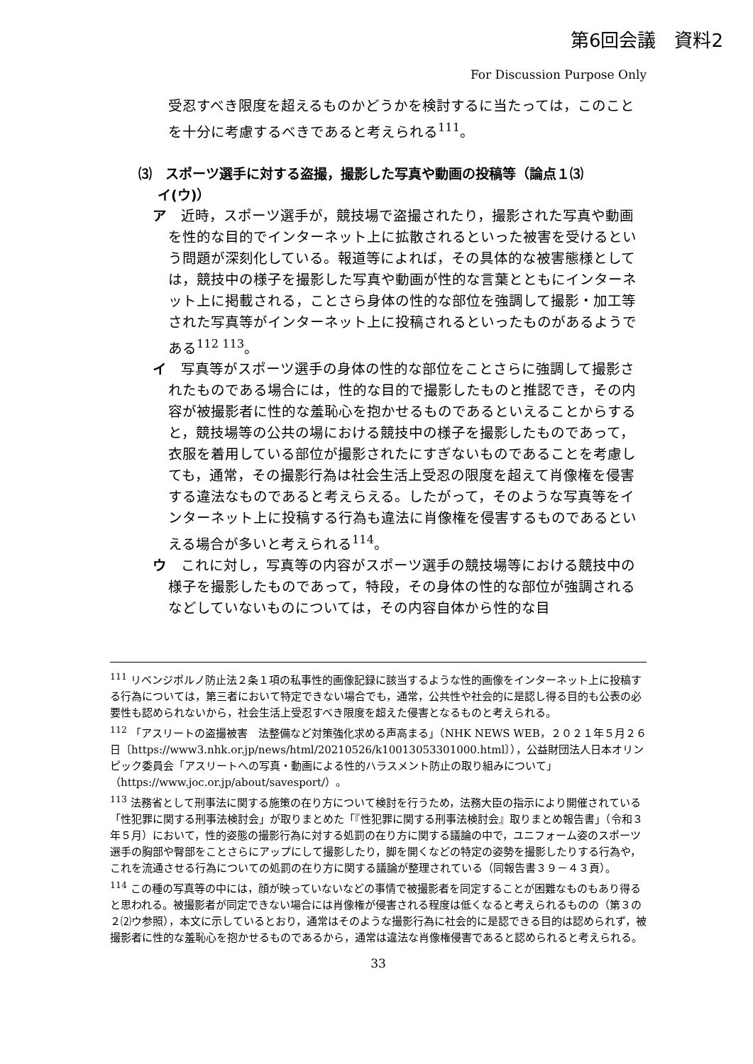第6回会議　資料2
For Discussion Purpose Only
受忍すべき限度を超えるものかどうかを検討するに当たっては，このことを十分に考慮するべきであると考えられる<sup>111</sup>。
⑶　スポーツ選手に対する盗撮，撮影した写真や動画の投稿等（論点１⑶
イ(ウ)）
ア　近時，スポーツ選手が，競技場で盗撮されたり，撮影された写真や動画を性的な目的でインターネット上に拡散されるといった被害を受けるという問題が深刻化している。報道等によれば，その具体的な被害態様としては，競技中の様子を撮影した写真や動画が性的な言葉とともにインターネット上に掲載される，ことさら身体の性的な部位を強調して撮影・加工等された写真等がインターネット上に投稿されるといったものがあるようである<sup>112 113</sup>。
イ　写真等がスポーツ選手の身体の性的な部位をことさらに強調して撮影されたものである場合には，性的な目的で撮影したものと推認でき，その内容が被撮影者に性的な羞恥心を抱かせるものであるといえることからすると，競技場等の公共の場における競技中の様子を撮影したものであって，衣服を着用している部位が撮影されたにすぎないものであることを考慮しても，通常，その撮影行為は社会生活上受忍の限度を超えて肖像権を侵害する違法なものであると考えらえる。したがって，そのような写真等をインターネット上に投稿する行為も違法に肖像権を侵害するものであるといえる場合が多いと考えられる<sup>114</sup>。
ウ　これに対し，写真等の内容がスポーツ選手の競技場等における競技中の様子を撮影したものであって，特段，その身体の性的な部位が強調されるなどしていないものについては，その内容自体から性的な目
<sup>111</sup> リベンジポルノ防止法２条１項の私事性的画像記録に該当するような性的画像をインターネット上に投稿する行為については，第三者において特定できない場合でも，通常，公共性や社会的に是認し得る目的も公表の必要性も認められないから，社会生活上受忍すべき限度を超えた侵害となるものと考えられる。
<sup>112</sup> 「アスリートの盗撮被害　法整備など対策強化求める声高まる」（NHK NEWS WEB，２０２１年５月２６日〔https://www3.nhk.or.jp/news/html/20210526/k10013053301000.html〕），公益財団法人日本オリンピック委員会「アスリートへの写真・動画による性的ハラスメント防止の取り組みについて」（https://www.joc.or.jp/about/savesport/）。
<sup>113</sup> 法務省として刑事法に関する施策の在り方について検討を行うため，法務大臣の指示により開催されている「性犯罪に関する刑事法検討会」が取りまとめた「『性犯罪に関する刑事法検討会』取りまとめ報告書」（令和３年５月）において，性的姿態の撮影行為に対する処罰の在り方に関する議論の中で，ユニフォーム姿のスポーツ選手の胸部や臀部をことさらにアップにして撮影したり，脚を開くなどの特定の姿勢を撮影したりする行為や，これを流通させる行為についての処罰の在り方に関する議論が整理されている（同報告書３９－４３頁）。
<sup>114</sup> この種の写真等の中には，顔が映っていないなどの事情で被撮影者を同定することが困難なものもあり得ると思われる。被撮影者が同定できない場合には肖像権が侵害される程度は低くなると考えられるものの（第３の２⑵ウ参照），本文に示しているとおり，通常はそのような撮影行為に社会的に是認できる目的は認められず，被撮影者に性的な羞恥心を抱かせるものであるから，通常は違法な肖像権侵害であると認められると考えられる。
33